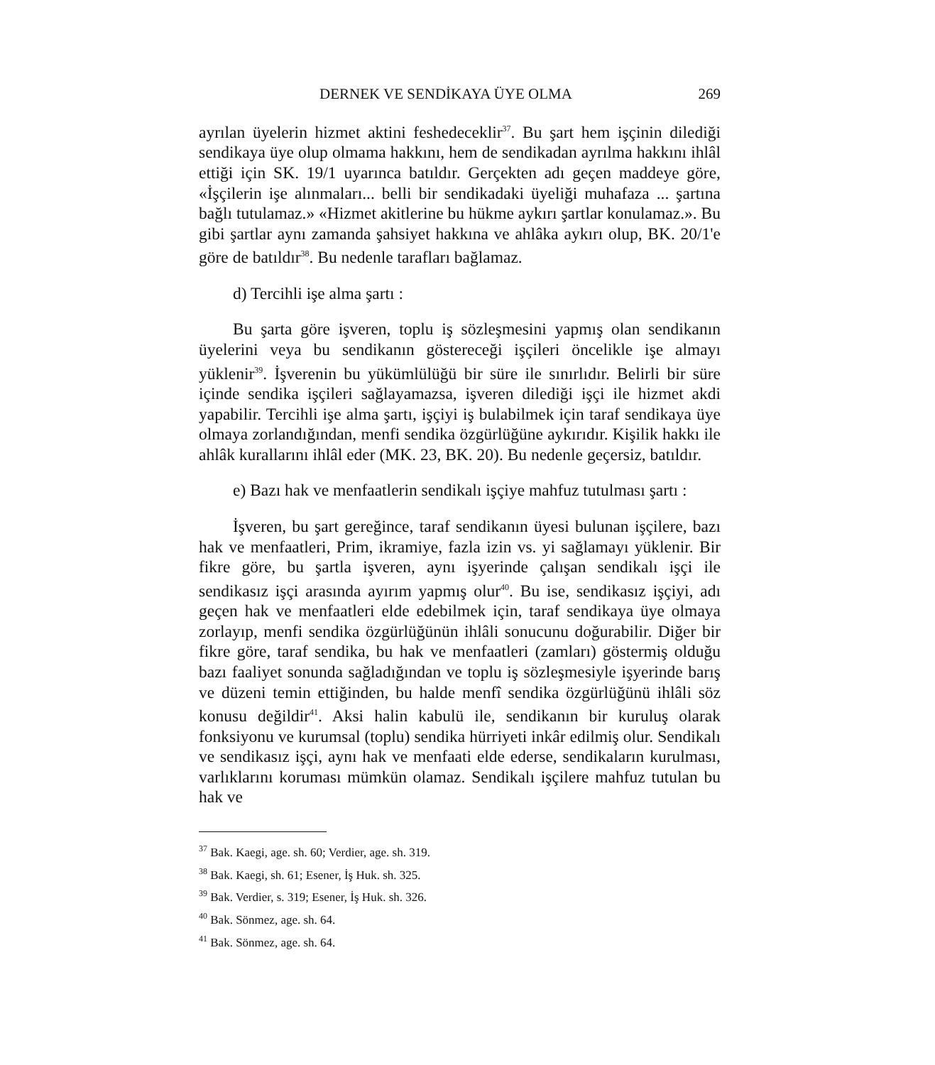DERNEK VE SENDİKAYA ÜYE OLMA 269
ayrılan üyelerin hizmet aktini feshedeceklir<sup>37</sup>. Bu şart hem işçinin dilediği sendikaya üye olup olmama hakkını, hem de sendikadan ayrılma hakkını ihlâl ettiği için SK. 19/1 uyarınca batıldır. Gerçekten adı geçen maddeye göre, «İşçilerin işe alınmaları... belli bir sendikadaki üyeliği muhafaza ... şartına bağlı tutulamaz.» «Hizmet akitlerine bu hükme aykırı şartlar konulamaz.». Bu gibi şartlar aynı zamanda şahsiyet hakkına ve ahlâka aykırı olup, BK. 20/1'e göre de batıldır<sup>38</sup>. Bu nedenle tarafları bağlamaz.
d) Tercihli işe alma şartı :
Bu şarta göre işveren, toplu iş sözleşmesini yapmış olan sendikanın üyelerini veya bu sendikanın göstereceği işçileri öncelikle işe almayı yüklenir<sup>39</sup>. İşverenin bu yükümlülüğü bir süre ile sınırlıdır. Belirli bir süre içinde sendika işçileri sağlayamazsa, işveren dilediği işçi ile hizmet akdi yapabilir. Tercihli işe alma şartı, işçiyi iş bulabilmek için taraf sendikaya üye olmaya zorlandığından, menfi sendika özgürlüğüne aykırıdır. Kişilik hakkı ile ahlâk kurallarını ihlâl eder (MK. 23, BK. 20). Bu nedenle geçersiz, batıldır.
e) Bazı hak ve menfaatlerin sendikalı işçiye mahfuz tutulması şartı :
İşveren, bu şart gereğince, taraf sendikanın üyesi bulunan işçilere, bazı hak ve menfaatleri, Prim, ikramiye, fazla izin vs. yi sağlamayı yüklenir. Bir fikre göre, bu şartla işveren, aynı işyerinde çalışan sendikalı işçi ile sendikasız işçi arasında ayırım yapmış olur<sup>40</sup>. Bu ise, sendikasız işçiyi, adı geçen hak ve menfaatleri elde edebilmek için, taraf sendikaya üye olmaya zorlayıp, menfi sendika özgürlüğünün ihlâli sonucunu doğurabilir. Diğer bir fikre göre, taraf sendika, bu hak ve menfaatleri (zamları) göstermiş olduğu bazı faaliyet sonunda sağladığından ve toplu iş sözleşmesiyle işyerinde barış ve düzeni temin ettiğinden, bu halde menfî sendika özgürlüğünü ihlâli söz konusu değildir<sup>41</sup>. Aksi halin kabulü ile, sendikanın bir kuruluş olarak fonksiyonu ve kurumsal (toplu) sendika hürriyeti inkâr edilmiş olur. Sendikalı ve sendikasız işçi, aynı hak ve menfaati elde ederse, sendikaların kurulması, varlıklarını koruması mümkün olamaz. Sendikalı işçilere mahfuz tutulan bu hak ve
<sup>37</sup> Bak. Kaegi, age. sh. 60; Verdier, age. sh. 319.
<sup>38</sup> Bak. Kaegi, sh. 61; Esener, İş Huk. sh. 325.
<sup>39</sup> Bak. Verdier, s. 319; Esener, İş Huk. sh. 326.
<sup>40</sup> Bak. Sönmez, age. sh. 64.
<sup>41</sup> Bak. Sönmez, age. sh. 64.